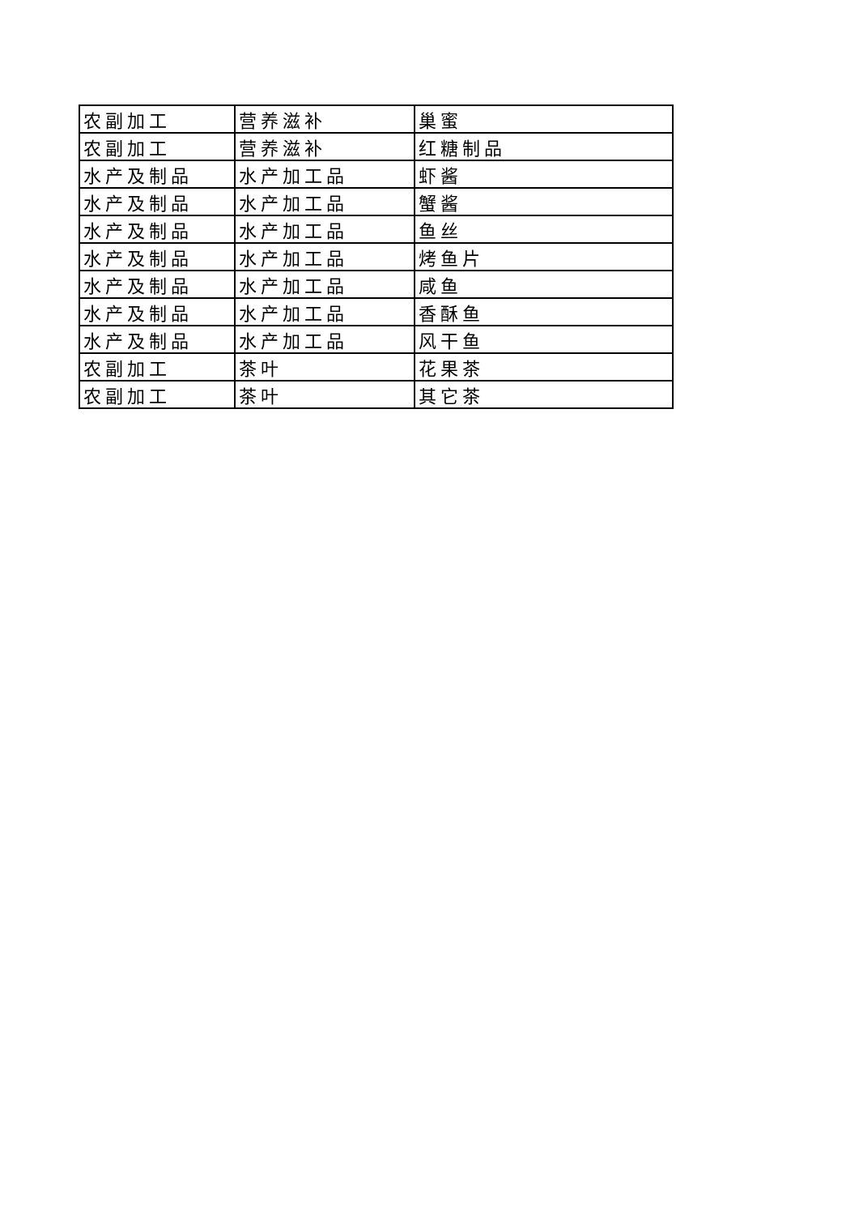| 农副加工 | 营养滋补 | 巢蜜 |
| 农副加工 | 营养滋补 | 红糖制品 |
| 水产及制品 | 水产加工品 | 虾酱 |
| 水产及制品 | 水产加工品 | 蟹酱 |
| 水产及制品 | 水产加工品 | 鱼丝 |
| 水产及制品 | 水产加工品 | 烤鱼片 |
| 水产及制品 | 水产加工品 | 咸鱼 |
| 水产及制品 | 水产加工品 | 香酥鱼 |
| 水产及制品 | 水产加工品 | 风干鱼 |
| 农副加工 | 茶叶 | 花果茶 |
| 农副加工 | 茶叶 | 其它茶 |